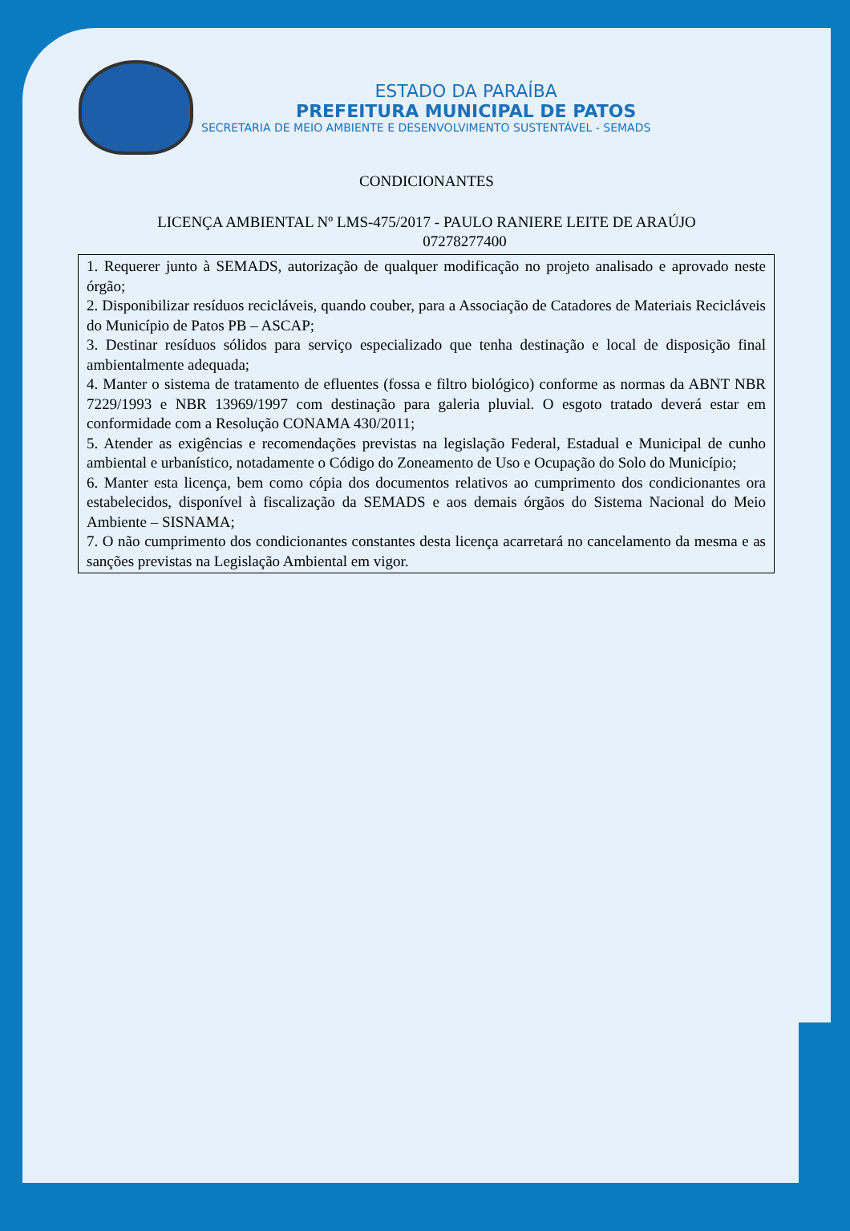ESTADO DA PARAÍBA
PREFEITURA MUNICIPAL DE PATOS
SECRETARIA DE MEIO AMBIENTE E DESENVOLVIMENTO SUSTENTÁVEL - SEMADS
CONDICIONANTES
LICENÇA AMBIENTAL Nº LMS-475/2017 - PAULO RANIERE LEITE DE ARAÚJO
07278277400
1. Requerer junto à SEMADS, autorização de qualquer modificação no projeto analisado e aprovado neste órgão;
2. Disponibilizar resíduos recicláveis, quando couber, para a Associação de Catadores de Materiais Recicláveis do Município de Patos PB – ASCAP;
3. Destinar resíduos sólidos para serviço especializado que tenha destinação e local de disposição final ambientalmente adequada;
4. Manter o sistema de tratamento de efluentes (fossa e filtro biológico) conforme as normas da ABNT NBR 7229/1993 e NBR 13969/1997 com destinação para galeria pluvial. O esgoto tratado deverá estar em conformidade com a Resolução CONAMA 430/2011;
5. Atender as exigências e recomendações previstas na legislação Federal, Estadual e Municipal de cunho ambiental e urbanístico, notadamente o Código do Zoneamento de Uso e Ocupação do Solo do Município;
6. Manter esta licença, bem como cópia dos documentos relativos ao cumprimento dos condicionantes ora estabelecidos, disponível à fiscalização da SEMADS e aos demais órgãos do Sistema Nacional do Meio Ambiente – SISNAMA;
7. O não cumprimento dos condicionantes constantes desta licença acarretará no cancelamento da mesma e as sanções previstas na Legislação Ambiental em vigor.